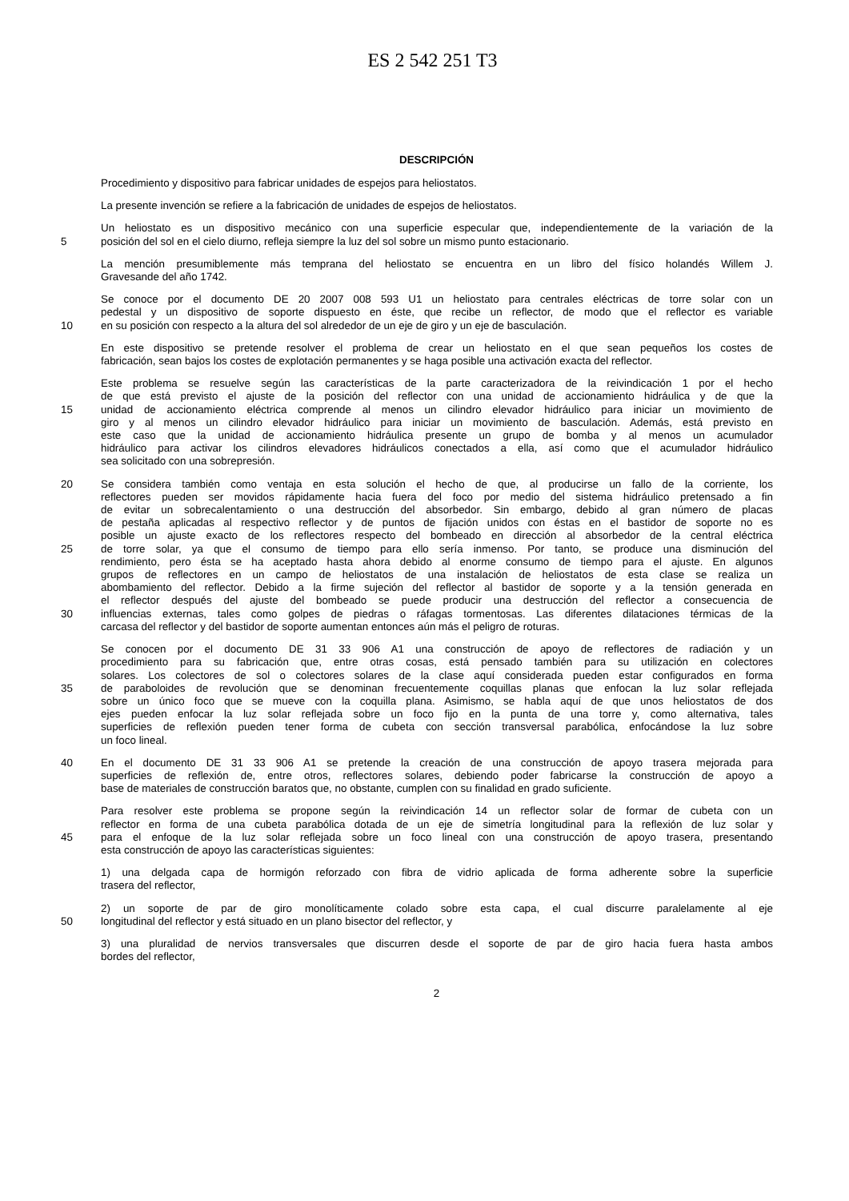ES 2 542 251 T3
DESCRIPCIÓN
Procedimiento y dispositivo para fabricar unidades de espejos para heliostatos.
La presente invención se refiere a la fabricación de unidades de espejos de heliostatos.
Un heliostato es un dispositivo mecánico con una superficie especular que, independientemente de la variación de la
5 posición del sol en el cielo diurno, refleja siempre la luz del sol sobre un mismo punto estacionario.
La mención presumiblemente más temprana del heliostato se encuentra en un libro del físico holandés Willem J.
Gravesande del año 1742.
Se conoce por el documento DE 20 2007 008 593 U1 un heliostato para centrales eléctricas de torre solar con un
pedestal y un dispositivo de soporte dispuesto en éste, que recibe un reflector, de modo que el reflector es variable
10 en su posición con respecto a la altura del sol alrededor de un eje de giro y un eje de basculación.
En este dispositivo se pretende resolver el problema de crear un heliostato en el que sean pequeños los costes de
fabricación, sean bajos los costes de explotación permanentes y se haga posible una activación exacta del reflector.
Este problema se resuelve según las características de la parte caracterizadora de la reivindicación 1 por el hecho
de que está previsto el ajuste de la posición del reflector con una unidad de accionamiento hidráulica y de que la
15 unidad de accionamiento eléctrica comprende al menos un cilindro elevador hidráulico para iniciar un movimiento de
giro y al menos un cilindro elevador hidráulico para iniciar un movimiento de basculación. Además, está previsto en
este caso que la unidad de accionamiento hidráulica presente un grupo de bomba y al menos un acumulador
hidráulico para activar los cilindros elevadores hidráulicos conectados a ella, así como que el acumulador hidráulico
sea solicitado con una sobrepresión.
20 Se considera también como ventaja en esta solución el hecho de que, al producirse un fallo de la corriente, los
reflectores pueden ser movidos rápidamente hacia fuera del foco por medio del sistema hidráulico pretensado a fin
de evitar un sobrecalentamiento o una destrucción del absorbedor. Sin embargo, debido al gran número de placas
de pestaña aplicadas al respectivo reflector y de puntos de fijación unidos con éstas en el bastidor de soporte no es
posible un ajuste exacto de los reflectores respecto del bombeado en dirección al absorbedor de la central eléctrica
25 de torre solar, ya que el consumo de tiempo para ello sería inmenso. Por tanto, se produce una disminución del
rendimiento, pero ésta se ha aceptado hasta ahora debido al enorme consumo de tiempo para el ajuste. En algunos
grupos de reflectores en un campo de heliostatos de una instalación de heliostatos de esta clase se realiza un
abombamiento del reflector. Debido a la firme sujeción del reflector al bastidor de soporte y a la tensión generada en
el reflector después del ajuste del bombeado se puede producir una destrucción del reflector a consecuencia de
30 influencias externas, tales como golpes de piedras o ráfagas tormentosas. Las diferentes dilataciones térmicas de la
carcasa del reflector y del bastidor de soporte aumentan entonces aún más el peligro de roturas.
Se conocen por el documento DE 31 33 906 A1 una construcción de apoyo de reflectores de radiación y un
procedimiento para su fabricación que, entre otras cosas, está pensado también para su utilización en colectores
solares. Los colectores de sol o colectores solares de la clase aquí considerada pueden estar configurados en forma
35 de paraboloides de revolución que se denominan frecuentemente coquillas planas que enfocan la luz solar reflejada
sobre un único foco que se mueve con la coquilla plana. Asimismo, se habla aquí de que unos heliostatos de dos
ejes pueden enfocar la luz solar reflejada sobre un foco fijo en la punta de una torre y, como alternativa, tales
superficies de reflexión pueden tener forma de cubeta con sección transversal parabólica, enfocándose la luz sobre
un foco lineal.
40 En el documento DE 31 33 906 A1 se pretende la creación de una construcción de apoyo trasera mejorada para
superficies de reflexión de, entre otros, reflectores solares, debiendo poder fabricarse la construcción de apoyo a
base de materiales de construcción baratos que, no obstante, cumplen con su finalidad en grado suficiente.
Para resolver este problema se propone según la reivindicación 14 un reflector solar de formar de cubeta con un
reflector en forma de una cubeta parabólica dotada de un eje de simetría longitudinal para la reflexión de luz solar y
45 para el enfoque de la luz solar reflejada sobre un foco lineal con una construcción de apoyo trasera, presentando
esta construcción de apoyo las características siguientes:
1) una delgada capa de hormigón reforzado con fibra de vidrio aplicada de forma adherente sobre la superficie
trasera del reflector,
2) un soporte de par de giro monolíticamente colado sobre esta capa, el cual discurre paralelamente al eje
50 longitudinal del reflector y está situado en un plano bisector del reflector, y
3) una pluralidad de nervios transversales que discurren desde el soporte de par de giro hacia fuera hasta ambos
bordes del reflector,
2